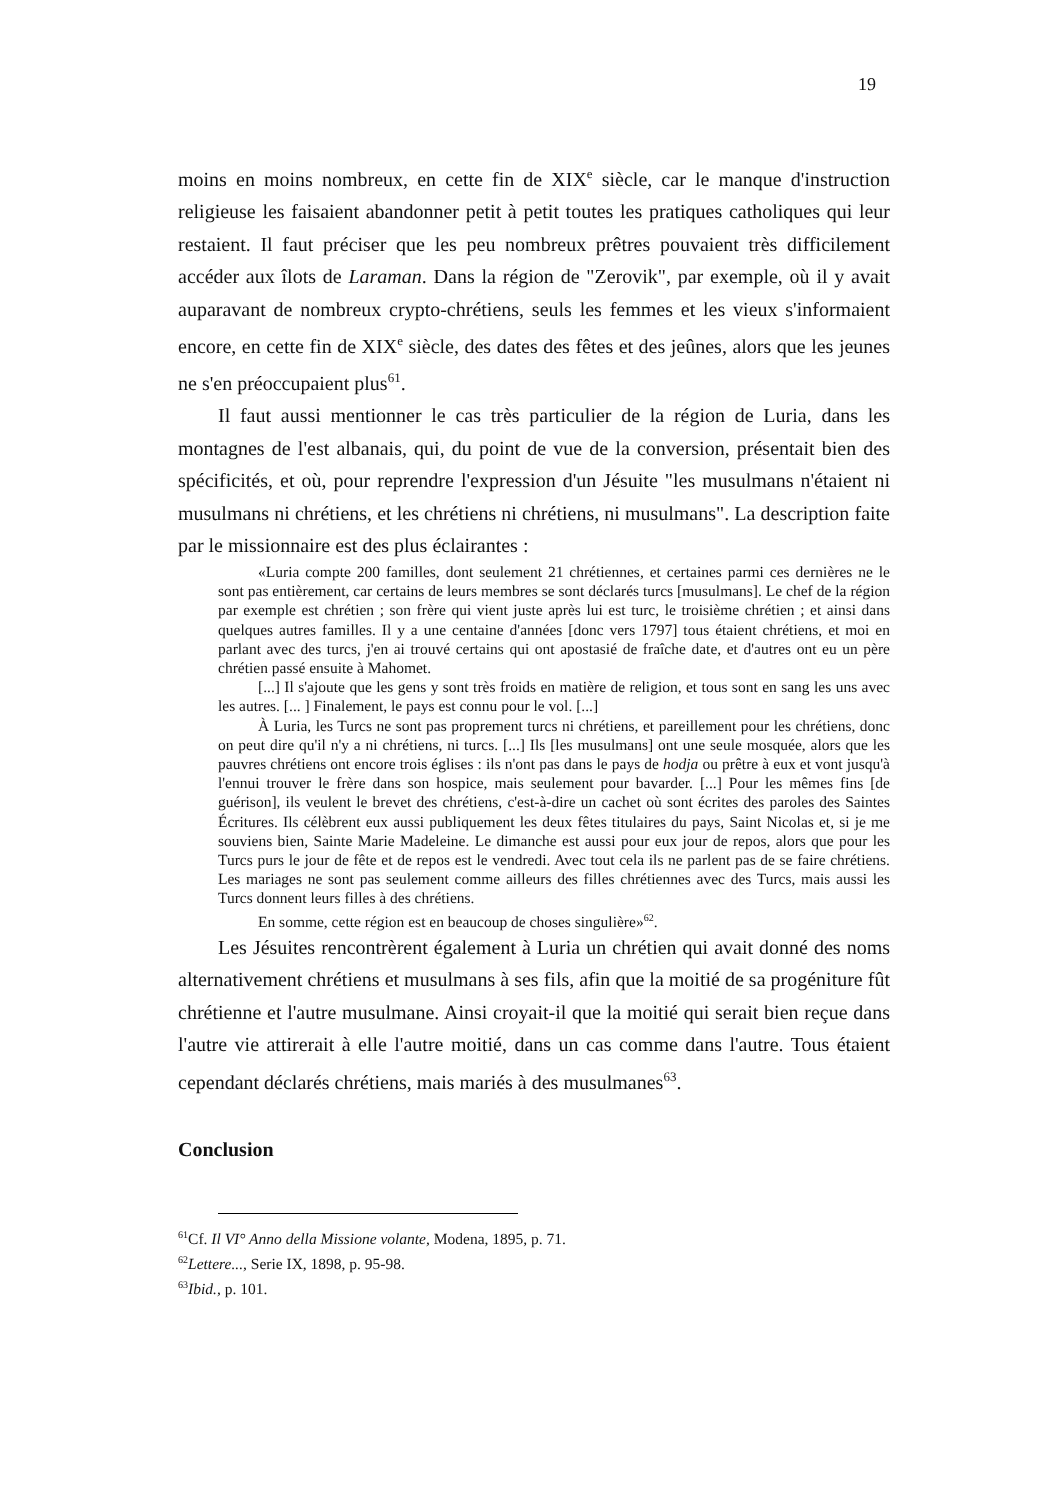19
moins en moins nombreux, en cette fin de XIX<sup>e</sup> siècle, car le manque d'instruction religieuse les faisaient abandonner petit à petit toutes les pratiques catholiques qui leur restaient. Il faut préciser que les peu nombreux prêtres pouvaient très difficilement accéder aux îlots de Laraman. Dans la région de "Zerovik", par exemple, où il y avait auparavant de nombreux crypto-chrétiens, seuls les femmes et les vieux s'informaient encore, en cette fin de XIX<sup>e</sup> siècle, des dates des fêtes et des jeûnes, alors que les jeunes ne s'en préoccupaient plus<sup>61</sup>.
Il faut aussi mentionner le cas très particulier de la région de Luria, dans les montagnes de l'est albanais, qui, du point de vue de la conversion, présentait bien des spécificités, et où, pour reprendre l'expression d'un Jésuite "les musulmans n'étaient ni musulmans ni chrétiens, et les chrétiens ni chrétiens, ni musulmans". La description faite par le missionnaire est des plus éclairantes :
«Luria compte 200 familles, dont seulement 21 chrétiennes, et certaines parmi ces dernières ne le sont pas entièrement, car certains de leurs membres se sont déclarés turcs [musulmans]. Le chef de la région par exemple est chrétien ; son frère qui vient juste après lui est turc, le troisième chrétien ; et ainsi dans quelques autres familles. Il y a une centaine d'années [donc vers 1797] tous étaient chrétiens, et moi en parlant avec des turcs, j'en ai trouvé certains qui ont apostasié de fraîche date, et d'autres ont eu un père chrétien passé ensuite à Mahomet.
[...] Il s'ajoute que les gens y sont très froids en matière de religion, et tous sont en sang les uns avec les autres. [... ] Finalement, le pays est connu pour le vol. [...]
À Luria, les Turcs ne sont pas proprement turcs ni chrétiens, et pareillement pour les chrétiens, donc on peut dire qu'il n'y a ni chrétiens, ni turcs. [...] Ils [les musulmans] ont une seule mosquée, alors que les pauvres chrétiens ont encore trois églises : ils n'ont pas dans le pays de hodja ou prêtre à eux et vont jusqu'à l'ennui trouver le frère dans son hospice, mais seulement pour bavarder. [...] Pour les mêmes fins [de guérison], ils veulent le brevet des chrétiens, c'est-à-dire un cachet où sont écrites des paroles des Saintes Écritures. Ils célèbrent eux aussi publiquement les deux fêtes titulaires du pays, Saint Nicolas et, si je me souviens bien, Sainte Marie Madeleine. Le dimanche est aussi pour eux jour de repos, alors que pour les Turcs purs le jour de fête et de repos est le vendredi. Avec tout cela ils ne parlent pas de se faire chrétiens. Les mariages ne sont pas seulement comme ailleurs des filles chrétiennes avec des Turcs, mais aussi les Turcs donnent leurs filles à des chrétiens.
En somme, cette région est en beaucoup de choses singulière»<sup>62</sup>.
Les Jésuites rencontrèrent également à Luria un chrétien qui avait donné des noms alternativement chrétiens et musulmans à ses fils, afin que la moitié de sa progéniture fût chrétienne et l'autre musulmane. Ainsi croyait-il que la moitié qui serait bien reçue dans l'autre vie attirerait à elle l'autre moitié, dans un cas comme dans l'autre. Tous étaient cependant déclarés chrétiens, mais mariés à des musulmanes<sup>63</sup>.
Conclusion
<sup>61</sup> Cf. Il VI° Anno della Missione volante, Modena, 1895, p. 71.
<sup>62</sup> Lettere..., Serie IX, 1898, p. 95-98.
<sup>63</sup> Ibid., p. 101.